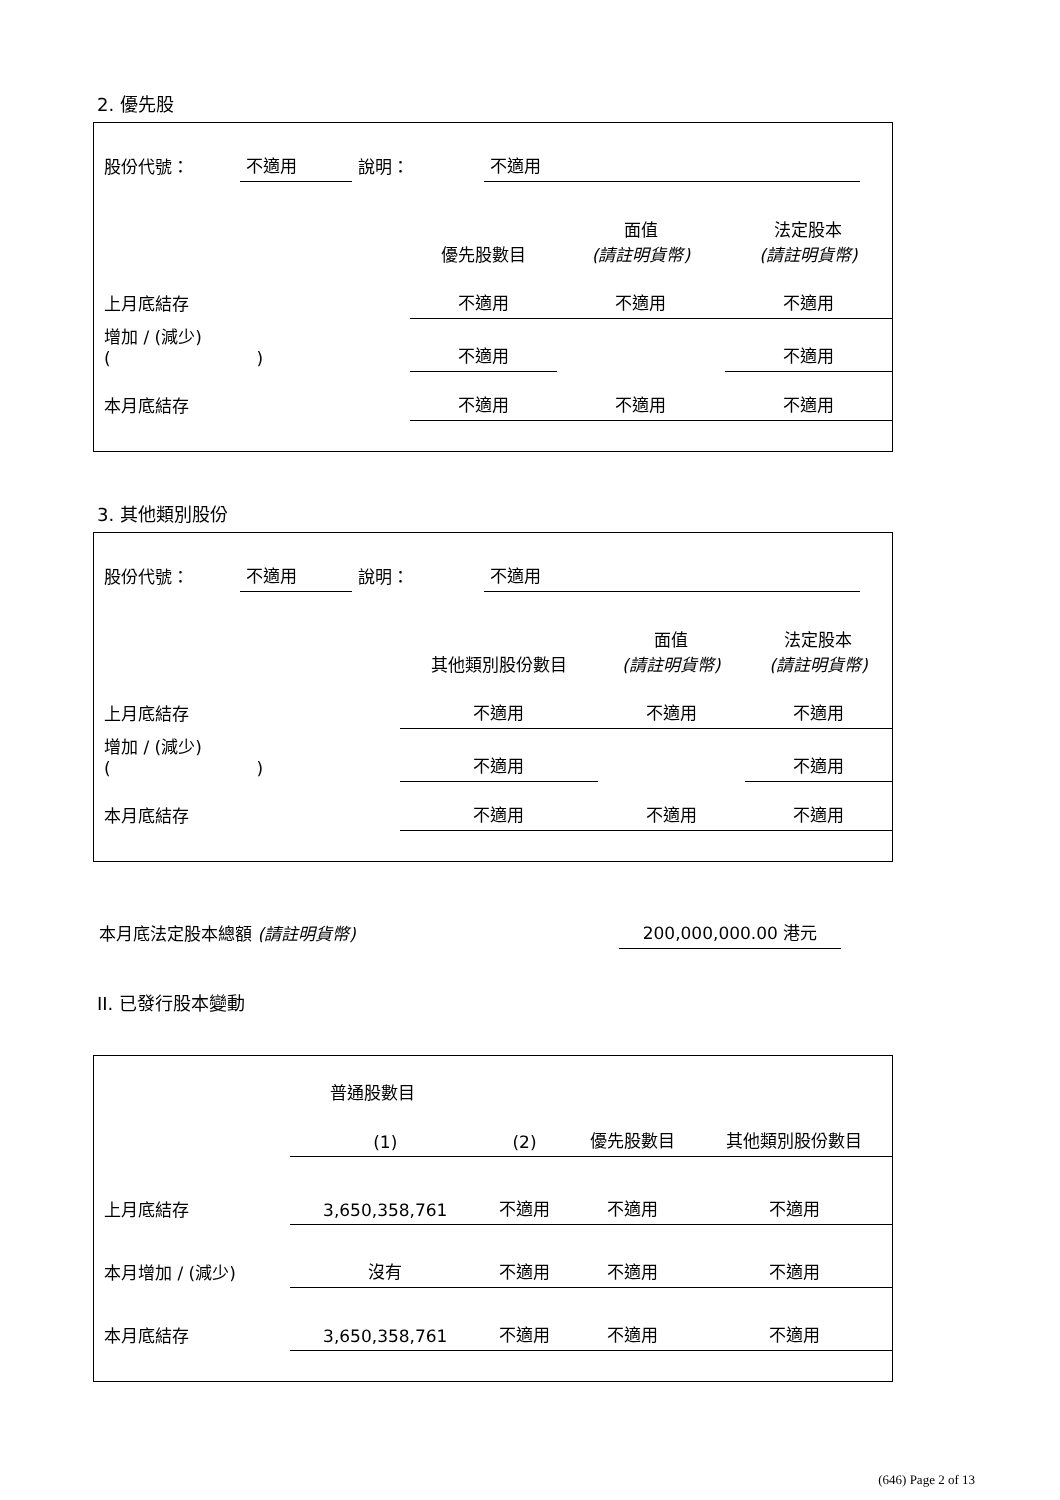2. 優先股
| 股份代號： | 不適用 | 說明： | 不適用 | |
| | 優先股數目 | 面值 (請註明貨幣) | 法定股本 (請註明貨幣) |
| 上月底結存 | 不適用 | 不適用 | 不適用 |
| 增加 / (減少) ( ) | 不適用 | | 不適用 |
| 本月底結存 | 不適用 | 不適用 | 不適用 |
3. 其他類別股份
| 股份代號： | 不適用 | 說明： | 不適用 | |
| | 其他類別股份數目 | 面值 (請註明貨幣) | 法定股本 (請註明貨幣) |
| 上月底結存 | 不適用 | 不適用 | 不適用 |
| 增加 / (減少) ( ) | 不適用 | | 不適用 |
| 本月底結存 | 不適用 | 不適用 | 不適用 |
| 本月底法定股本總額 (請註明貨幣) | 200,000,000.00 港元 | |
II. 已發行股本變動
| | 普通股數目 | | | |
| | (1) | (2) | 優先股數目 | 其他類別股份數目 |
| 上月底結存 | 3,650,358,761 | 不適用 | 不適用 | 不適用 |
| 本月增加 / (減少) | 沒有 | 不適用 | 不適用 | 不適用 |
| 本月底結存 | 3,650,358,761 | 不適用 | 不適用 | 不適用 |
(646) Page 2 of 13